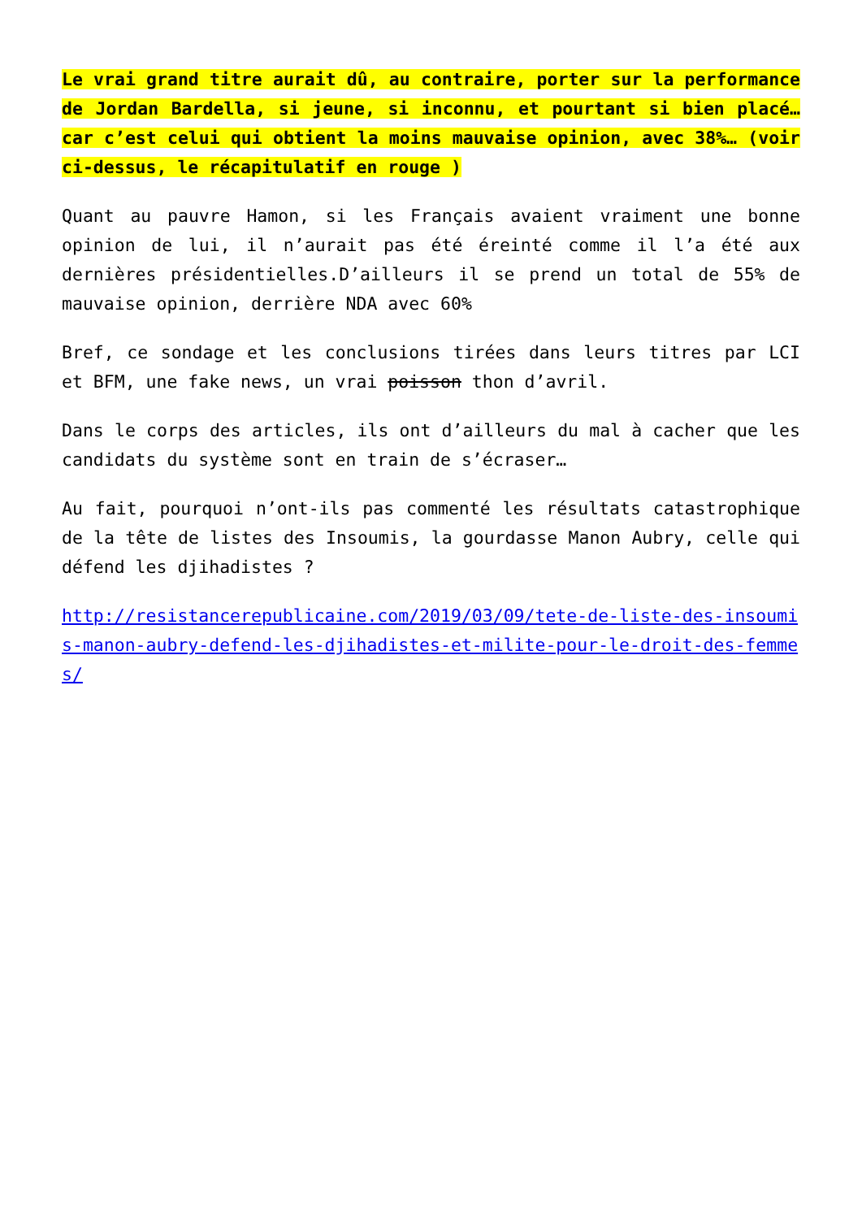Le vrai grand titre aurait dû, au contraire, porter sur la performance de Jordan Bardella, si jeune, si inconnu, et pourtant si bien placé… car c’est celui qui obtient la moins mauvaise opinion, avec 38%… (voir ci-dessus, le récapitulatif en rouge )
Quant au pauvre Hamon, si les Français avaient vraiment une bonne opinion de lui, il n’aurait pas été éreinté comme il l’a été aux dernières présidentielles.D’ailleurs il se prend un total de 55% de mauvaise opinion, derrière NDA avec 60%
Bref, ce sondage et les conclusions tirées dans leurs titres par LCI et BFM, une fake news, un vrai poisson thon d’avril.
Dans le corps des articles, ils ont d’ailleurs du mal à cacher que les candidats du système sont en train de s’écraser…
Au fait, pourquoi n’ont-ils pas commenté les résultats catastrophique de la tête de listes des Insoumis, la gourdasse Manon Aubry, celle qui défend les djihadistes ?
http://resistancerepublicaine.com/2019/03/09/tete-de-liste-des-insoumis-manon-aubry-defend-les-djihadistes-et-milite-pour-le-droit-des-femmes/